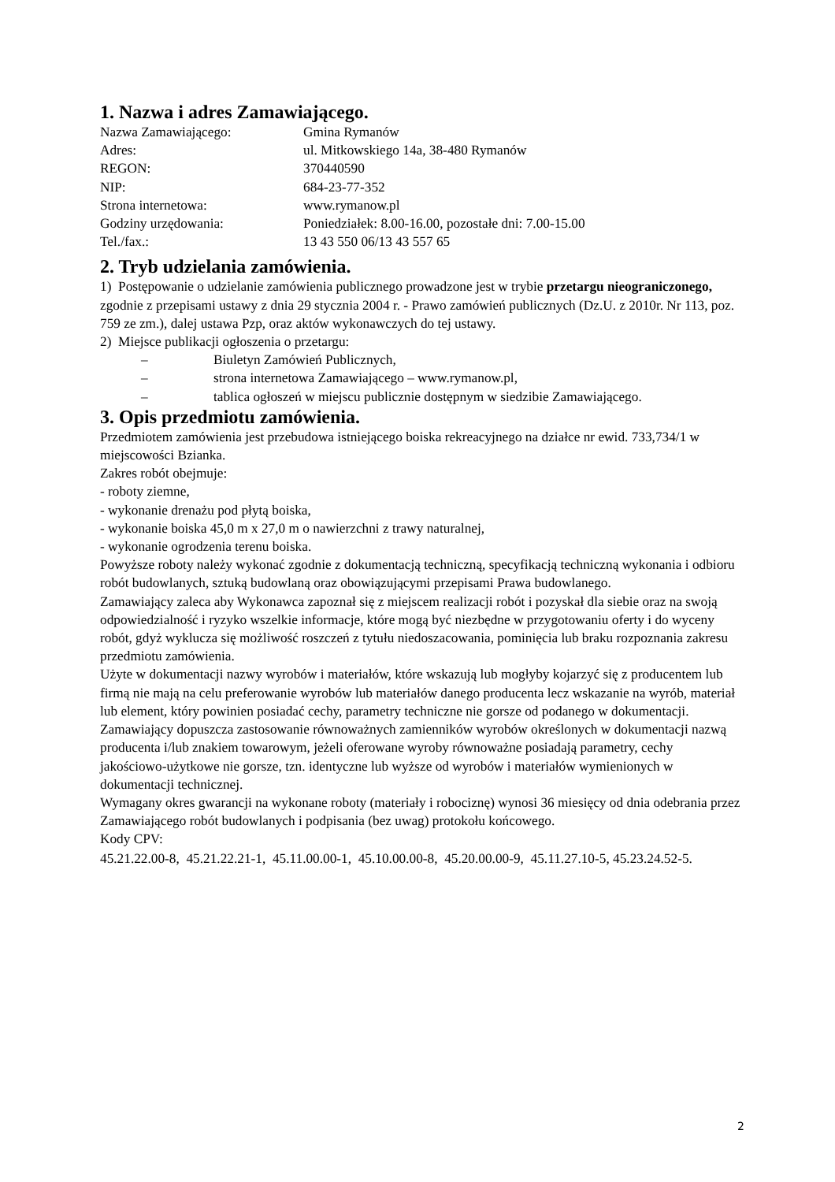1. Nazwa i adres Zamawiającego.
| Nazwa Zamawiającego: | Gmina Rymanów |
| Adres: | ul. Mitkowskiego 14a, 38-480 Rymanów |
| REGON: | 370440590 |
| NIP: | 684-23-77-352 |
| Strona internetowa: | www.rymanow.pl |
| Godziny urzędowania: | Poniedziałek: 8.00-16.00, pozostałe dni: 7.00-15.00 |
| Tel./fax.: | 13 43 550 06/13 43 557 65 |
2. Tryb udzielania zamówienia.
1) Postępowanie o udzielanie zamówienia publicznego prowadzone jest w trybie przetargu nieograniczonego, zgodnie z przepisami ustawy z dnia 29 stycznia 2004 r. - Prawo zamówień publicznych (Dz.U. z 2010r. Nr 113, poz. 759 ze zm.), dalej ustawa Pzp, oraz aktów wykonawczych do tej ustawy.
2) Miejsce publikacji ogłoszenia o przetargu:
– Biuletyn Zamówień Publicznych,
– strona internetowa Zamawiającego – www.rymanow.pl,
– tablica ogłoszeń w miejscu publicznie dostępnym w siedzibie Zamawiającego.
3. Opis przedmiotu zamówienia.
Przedmiotem zamówienia jest przebudowa istniejącego boiska rekreacyjnego na działce nr ewid. 733,734/1 w miejscowości Bzianka.
Zakres robót obejmuje:
- roboty ziemne,
- wykonanie drenażu pod płytą boiska,
- wykonanie boiska 45,0 m x 27,0 m o nawierzchni z trawy naturalnej,
- wykonanie ogrodzenia terenu boiska.
Powyższe roboty należy wykonać zgodnie z dokumentacją techniczną, specyfikacją techniczną wykonania i odbioru robót budowlanych, sztuką budowlaną oraz obowiązującymi przepisami Prawa budowlanego.
Zamawiający zaleca aby Wykonawca zapoznał się z miejscem realizacji robót i pozyskał dla siebie oraz na swoją odpowiedzialność i ryzyko wszelkie informacje, które mogą być niezbędne w przygotowaniu oferty i do wyceny robót, gdyż wyklucza się możliwość roszczeń z tytułu niedoszacowania, pominięcia lub braku rozpoznania zakresu przedmiotu zamówienia.
Użyte w dokumentacji nazwy wyrobów i materiałów, które wskazują lub mogłyby kojarzyć się z producentem lub firmą nie mają na celu preferowanie wyrobów lub materiałów danego producenta lecz wskazanie na wyrób, materiał lub element, który powinien posiadać cechy, parametry techniczne nie gorsze od podanego w dokumentacji. Zamawiający dopuszcza zastosowanie równoważnych zamienników wyrobów określonych w dokumentacji nazwą producenta i/lub znakiem towarowym, jeżeli oferowane wyroby równoważne posiadają parametry, cechy jakościowo-użytkowe nie gorsze, tzn. identyczne lub wyższe od wyrobów i materiałów wymienionych w dokumentacji technicznej.
Wymagany okres gwarancji na wykonane roboty (materiały i robociznę) wynosi 36 miesięcy od dnia odebrania przez Zamawiającego robót budowlanych i podpisania (bez uwag) protokołu końcowego.
Kody CPV:
45.21.22.00-8, 45.21.22.21-1, 45.11.00.00-1, 45.10.00.00-8, 45.20.00.00-9, 45.11.27.10-5, 45.23.24.52-5.
2